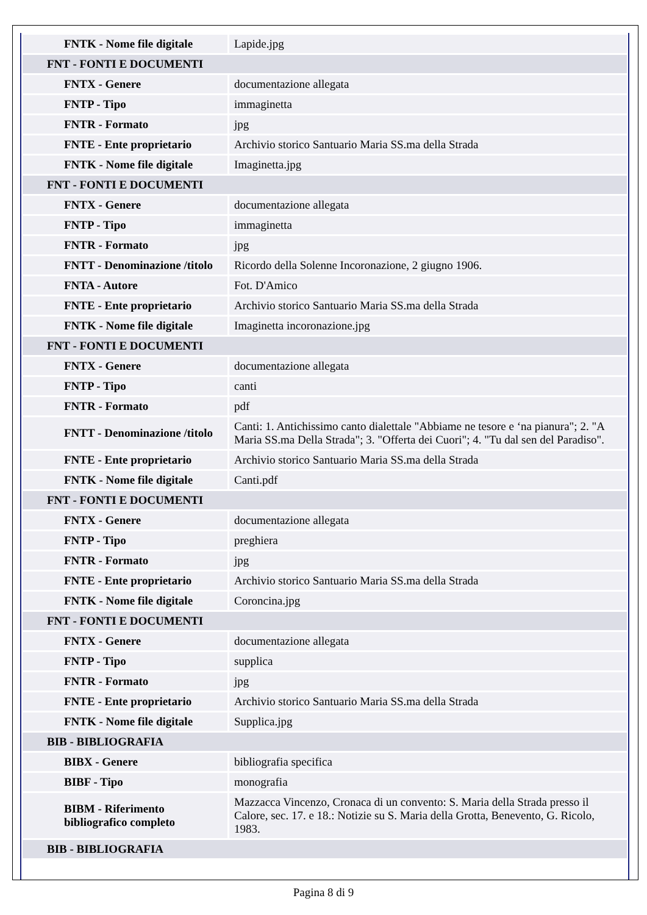| FNTK - Nome file digitale | Lapide.jpg |
| FNT - FONTI E DOCUMENTI | |
| FNTX - Genere | documentazione allegata |
| FNTP - Tipo | immaginetta |
| FNTR - Formato | jpg |
| FNTE - Ente proprietario | Archivio storico Santuario Maria SS.ma della Strada |
| FNTK - Nome file digitale | Imaginetta.jpg |
| FNT - FONTI E DOCUMENTI | |
| FNTX - Genere | documentazione allegata |
| FNTP - Tipo | immaginetta |
| FNTR - Formato | jpg |
| FNTT - Denominazione /titolo | Ricordo della Solenne Incoronazione, 2 giugno 1906. |
| FNTA - Autore | Fot. D'Amico |
| FNTE - Ente proprietario | Archivio storico Santuario Maria SS.ma della Strada |
| FNTK - Nome file digitale | Imaginetta incoronazione.jpg |
| FNT - FONTI E DOCUMENTI | |
| FNTX - Genere | documentazione allegata |
| FNTP - Tipo | canti |
| FNTR - Formato | pdf |
| FNTT - Denominazione /titolo | Canti: 1. Antichissimo canto dialettale "Abbiame ne tesore e ‘na pianura"; 2. "A Maria SS.ma Della Strada"; 3. "Offerta dei Cuori"; 4. "Tu dal sen del Paradiso". |
| FNTE - Ente proprietario | Archivio storico Santuario Maria SS.ma della Strada |
| FNTK - Nome file digitale | Canti.pdf |
| FNT - FONTI E DOCUMENTI | |
| FNTX - Genere | documentazione allegata |
| FNTP - Tipo | preghiera |
| FNTR - Formato | jpg |
| FNTE - Ente proprietario | Archivio storico Santuario Maria SS.ma della Strada |
| FNTK - Nome file digitale | Coroncina.jpg |
| FNT - FONTI E DOCUMENTI | |
| FNTX - Genere | documentazione allegata |
| FNTP - Tipo | supplica |
| FNTR - Formato | jpg |
| FNTE - Ente proprietario | Archivio storico Santuario Maria SS.ma della Strada |
| FNTK - Nome file digitale | Supplica.jpg |
| BIB - BIBLIOGRAFIA | |
| BIBX - Genere | bibliografia specifica |
| BIBF - Tipo | monografia |
| BIBM - Riferimento bibliografico completo | Mazzacca Vincenzo, Cronaca di un convento: S. Maria della Strada presso il Calore, sec. 17. e 18.: Notizie su S. Maria della Grotta, Benevento, G. Ricolo, 1983. |
| BIB - BIBLIOGRAFIA | |
Pagina 8 di 9